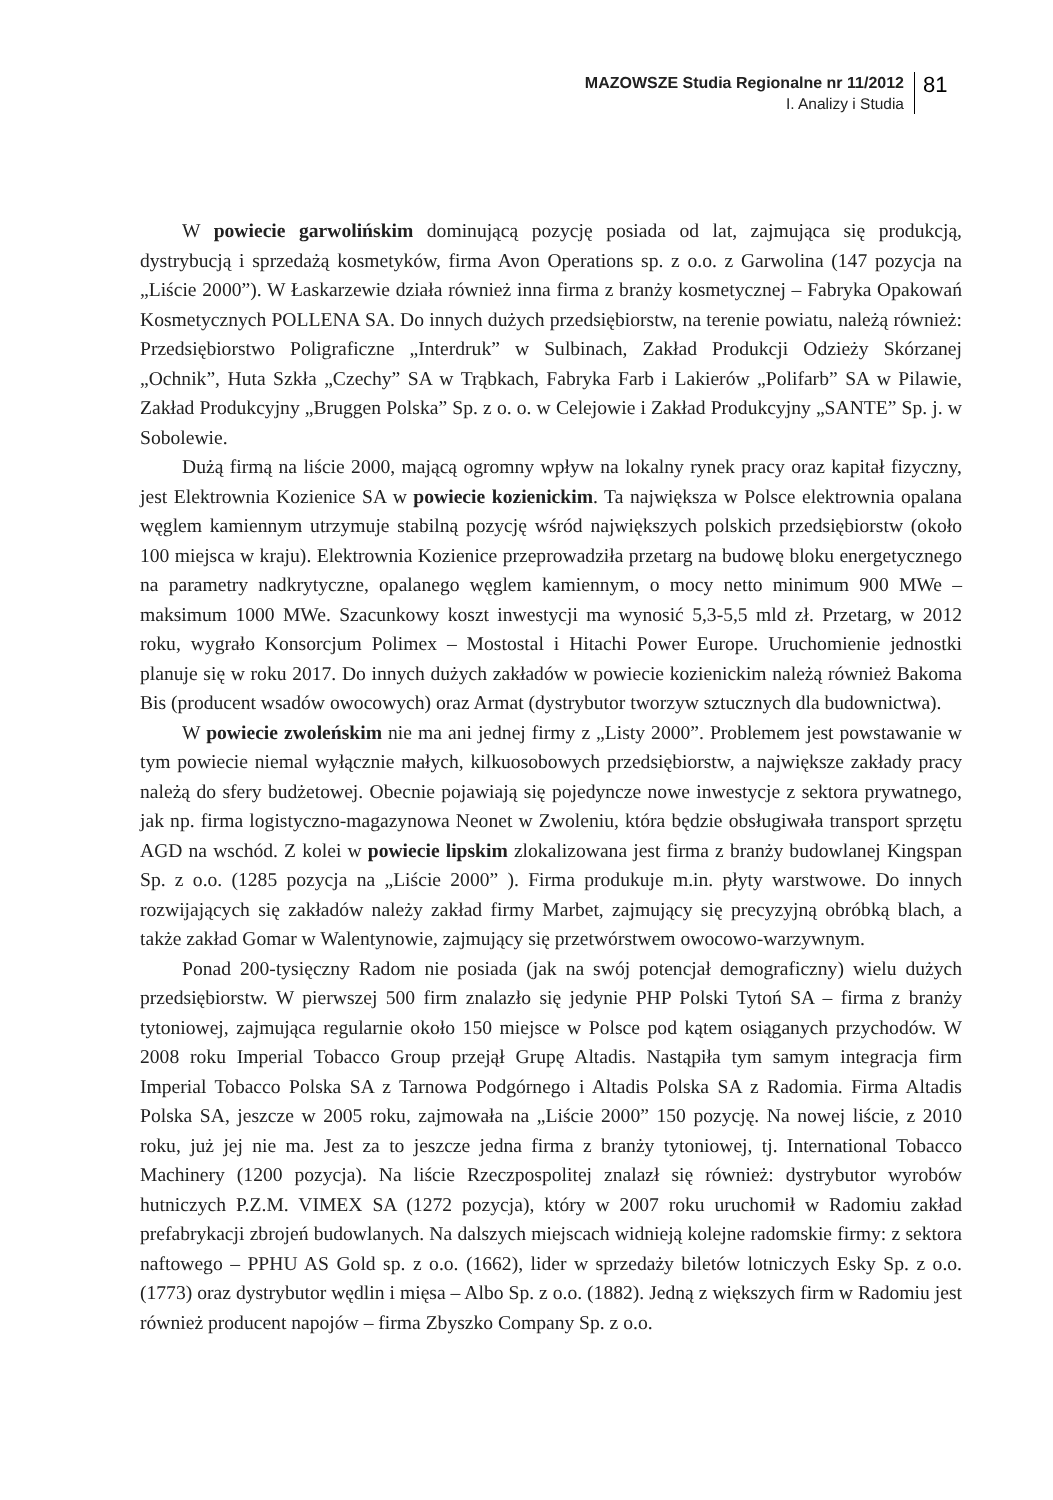MAZOWSZE Studia Regionalne nr 11/2012
I. Analizy i Studia
81
W powiecie garwolińskim dominującą pozycję posiada od lat, zajmująca się produkcją, dystrybucją i sprzedażą kosmetyków, firma Avon Operations sp. z o.o. z Garwolina (147 pozycja na „Liście 2000”). W Łaskarzewie działa również inna firma z branży kosmetycznej – Fabryka Opakowań Kosmetycznych POLLENA SA. Do innych dużych przedsiębiorstw, na terenie powiatu, należą również: Przedsiębiorstwo Poligraficzne „Interdruk” w Sulbinach, Zakład Produkcji Odzieży Skórzanej „Ochnik”, Huta Szkła „Czechy” SA w Trąbkach, Fabryka Farb i Lakierów „Polifarb” SA w Pilawie, Zakład Produkcyjny „Bruggen Polska” Sp. z o. o. w Celejowie i Zakład Produkcyjny „SANTE” Sp. j. w Sobolewie.
Dużą firmą na liście 2000, mającą ogromny wpływ na lokalny rynek pracy oraz kapitał fizyczny, jest Elektrownia Kozienice SA w powiecie kozienickim. Ta największa w Polsce elektrownia opalana węglem kamiennym utrzymuje stabilną pozycję wśród największych polskich przedsiębiorstw (około 100 miejsca w kraju). Elektrownia Kozienice przeprowadziła przetarg na budowę bloku energetycznego na parametry nadkrytyczne, opalanego węglem kamiennym, o mocy netto minimum 900 MWe – maksimum 1000 MWe. Szacunkowy koszt inwestycji ma wynosić 5,3-5,5 mld zł. Przetarg, w 2012 roku, wygrało Konsorcjum Polimex – Mostostal i Hitachi Power Europe. Uruchomienie jednostki planuje się w roku 2017. Do innych dużych zakładów w powiecie kozienickim należą również Bakoma Bis (producent wsadów owocowych) oraz Armat (dystrybutor tworzyw sztucznych dla budownictwa).
W powiecie zwoleńskim nie ma ani jednej firmy z „Listy 2000”. Problemem jest powstawanie w tym powiecie niemal wyłącznie małych, kilkuosobowych przedsiębiorstw, a największe zakłady pracy należą do sfery budżetowej. Obecnie pojawiają się pojedyncze nowe inwestycje z sektora prywatnego, jak np. firma logistyczno-magazynowa Neonet w Zwoleniu, która będzie obsługiwała transport sprzętu AGD na wschód. Z kolei w powiecie lipskim zlokalizowana jest firma z branży budowlanej Kingspan Sp. z o.o. (1285 pozycja na „Liście 2000” ). Firma produkuje m.in. płyty warstwowe. Do innych rozwijających się zakładów należy zakład firmy Marbet, zajmujący się precyzyjną obróbką blach, a także zakład Gomar w Walentynowie, zajmujący się przetwórstwem owocowo-warzywnym.
Ponad 200-tysięczny Radom nie posiada (jak na swój potencjał demograficzny) wielu dużych przedsiębiorstw. W pierwszej 500 firm znalazło się jedynie PHP Polski Tytoń SA – firma z branży tytoniowej, zajmująca regularnie około 150 miejsce w Polsce pod kątem osiąganych przychodów. W 2008 roku Imperial Tobacco Group przejął Grupę Altadis. Nastąpiła tym samym integracja firm Imperial Tobacco Polska SA z Tarnowa Podgórnego i Altadis Polska SA z Radomia. Firma Altadis Polska SA, jeszcze w 2005 roku, zajmowała na „Liście 2000” 150 pozycję. Na nowej liście, z 2010 roku, już jej nie ma. Jest za to jeszcze jedna firma z branży tytoniowej, tj. International Tobacco Machinery (1200 pozycja). Na liście Rzeczpospolitej znalazł się również: dystrybutor wyrobów hutniczych P.Z.M. VIMEX SA (1272 pozycja), który w 2007 roku uruchomił w Radomiu zakład prefabrykacji zbrojeń budowlanych. Na dalszych miejscach widnieją kolejne radomskie firmy: z sektora naftowego – PPHU AS Gold sp. z o.o. (1662), lider w sprzedaży biletów lotniczych Esky Sp. z o.o. (1773) oraz dystrybutor wędlin i mięsa – Albo Sp. z o.o. (1882). Jedną z większych firm w Radomiu jest również producent napojów – firma Zbyszko Company Sp. z o.o.